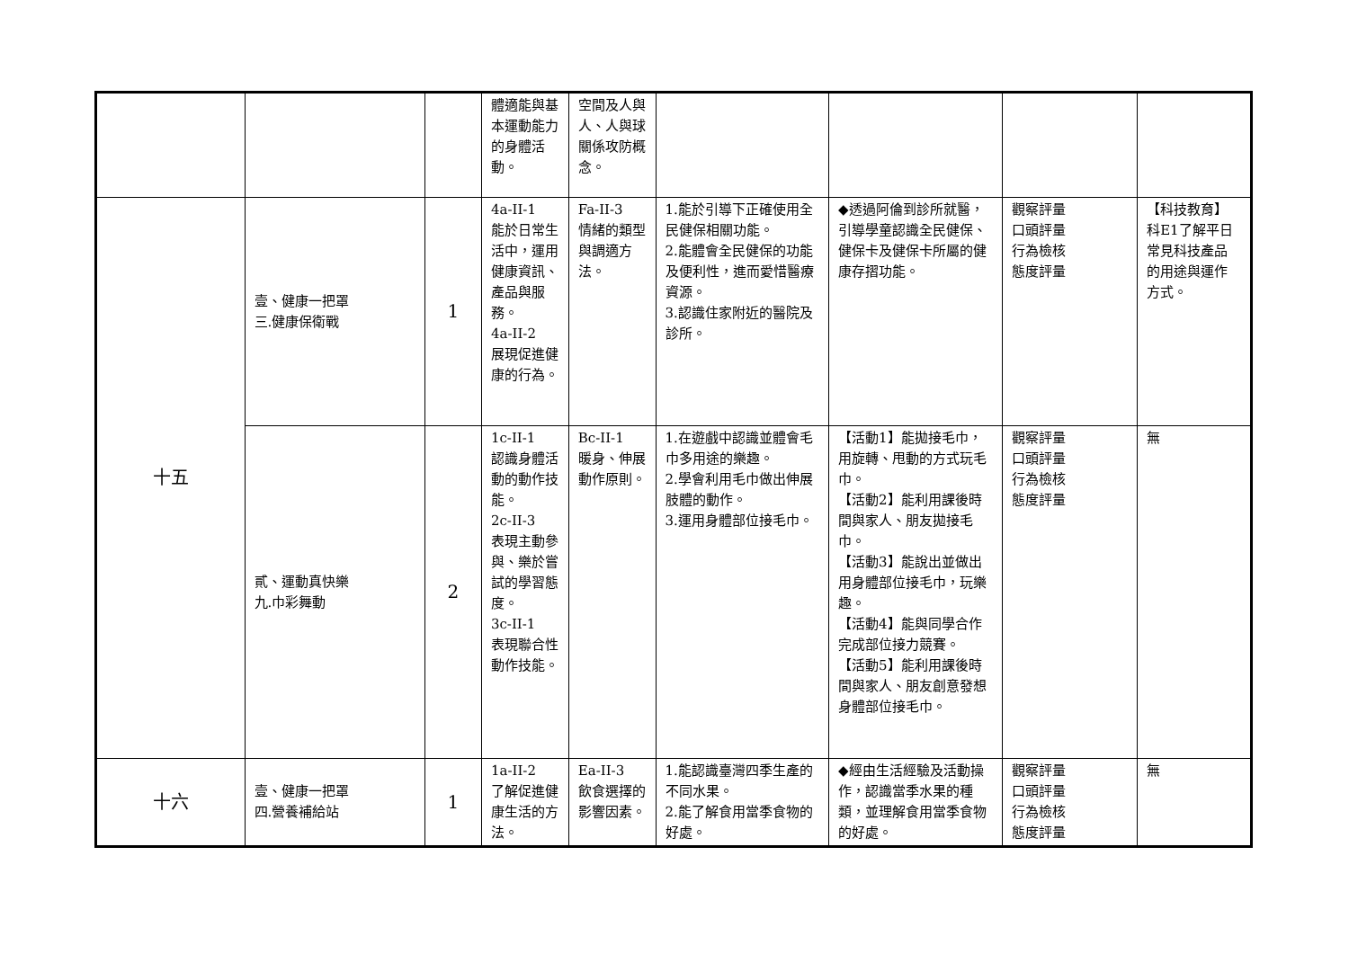| | | | 體適能與基本運動能力的身體活動。 | 空間及人與人、人與球關係攻防概念。 | | | | |
| 十五 | 壹、健康一把罩 三.健康保衛戰 | 1 | 4a-II-1 能於日常生活中，運用健康資訊、產品與服務。 4a-II-2 展現促進健康的行為。 | Fa-II-3 情緒的類型與調適方法。 | 1.能於引導下正確使用全民健保相關功能。 2.能體會全民健保的功能及便利性，進而愛惜醫療資源。 3.認識住家附近的醫院及診所。 | ◆透過阿倫到診所就醫，引導學童認識全民健保、健保卡及健保卡所屬的健康存摺功能。 | 觀察評量 口頭評量 行為檢核 態度評量 | 【科技教育】 科E1了解平日常見科技產品的用途與運作方式。 |
| | 貳、運動真快樂 九.巾彩舞動 | 2 | 1c-II-1 認識身體活動的動作技能。 2c-II-3 表現主動參與、樂於嘗試的學習態度。 3c-II-1 表現聯合性動作技能。 | Bc-II-1 暖身、伸展動作原則。 | 1.在遊戲中認識並體會毛巾多用途的樂趣。 2.學會利用毛巾做出伸展肢體的動作。 3.運用身體部位接毛巾。 | 【活動1】能拋接毛巾，用旋轉、甩動的方式玩毛巾。 【活動2】能利用課後時間與家人、朋友拋接毛巾。 【活動3】能說出並做出用身體部位接毛巾，玩樂趣。 【活動4】能與同學合作完成部位接力競賽。 【活動5】能利用課後時間與家人、朋友創意發想身體部位接毛巾。 | 觀察評量 口頭評量 行為檢核 態度評量 | 無 |
| 十六 | 壹、健康一把罩 四.營養補給站 | 1 | 1a-II-2 了解促進健康生活的方法。 | Ea-II-3 飲食選擇的影響因素。 | 1.能認識臺灣四季生產的不同水果。 2.能了解食用當季食物的好處。 | ◆經由生活經驗及活動操作，認識當季水果的種類，並理解食用當季食物的好處。 | 觀察評量 口頭評量 行為檢核 態度評量 | 無 |